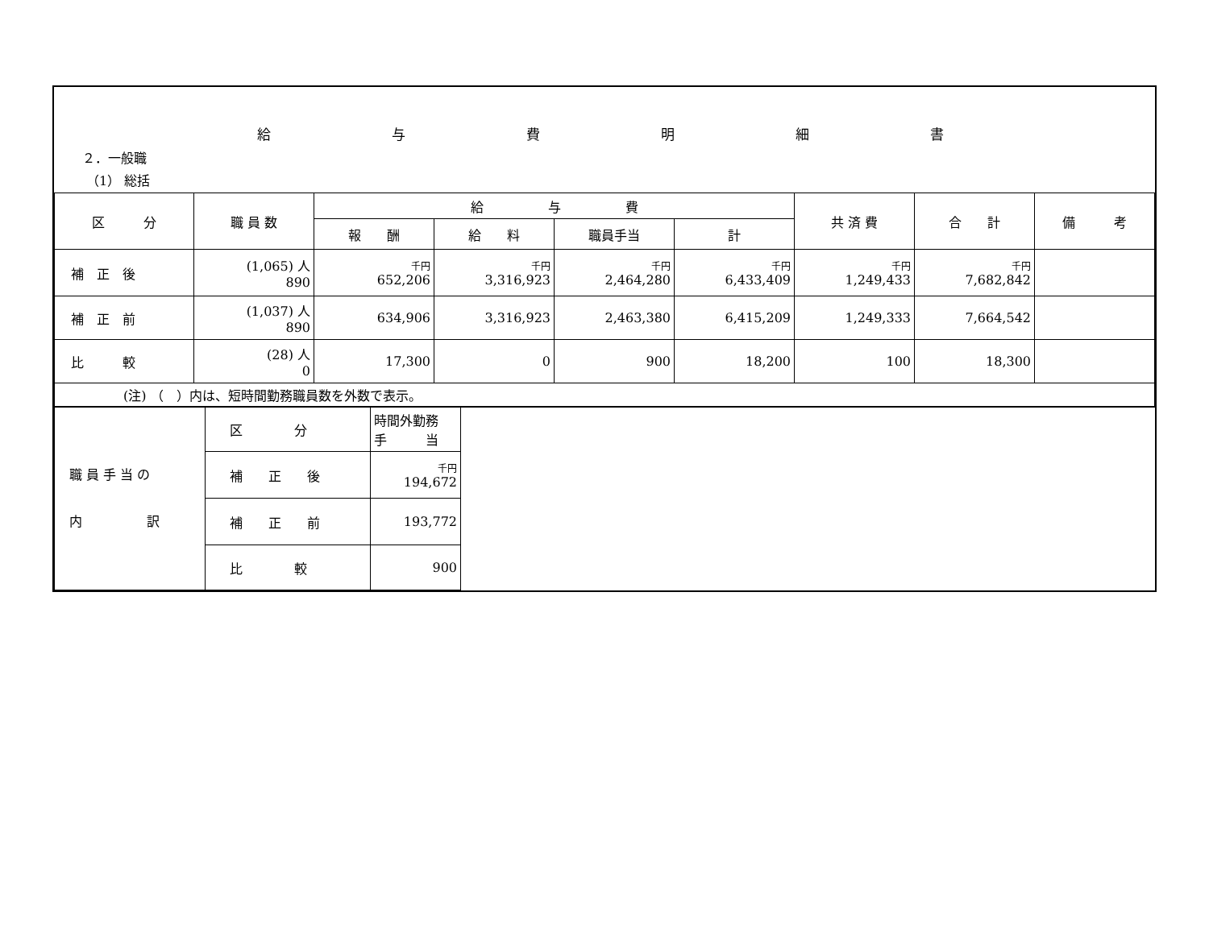給与費明細書
２．一般職
（1） 総括
| 区 分 | 職 員 数 | 給 与 費 | | | | 共 済 費 | 合 計 | 備 考 |
| --- | --- | --- | --- | --- | --- | --- | --- | --- |
| | | 報 酬 | 給 料 | 職員手当 | 計 | | | |
| 補 正 後 | (1,065) 人 890 | 千円 652,206 | 千円 3,316,923 | 千円 2,464,280 | 千円 6,433,409 | 千円 1,249,433 | 千円 7,682,842 | |
| 補 正 前 | (1,037) 人 890 | 634,906 | 3,316,923 | 2,463,380 | 6,415,209 | 1,249,333 | 7,664,542 | |
| 比 較 | (28) 人 0 | 17,300 | 0 | 900 | 18,200 | 100 | 18,300 | |
| (注) （ ）内は、短時間勤務職員数を外数で表示。 | | | | | | | | |
| 職 員 手 当 の 内 訳 | 区 分 | 時間外勤務 手 当 | |
| | 補 正 後 | 千円 194,672 | |
| | 補 正 前 | 193,772 | |
| | 比 較 | 900 | |